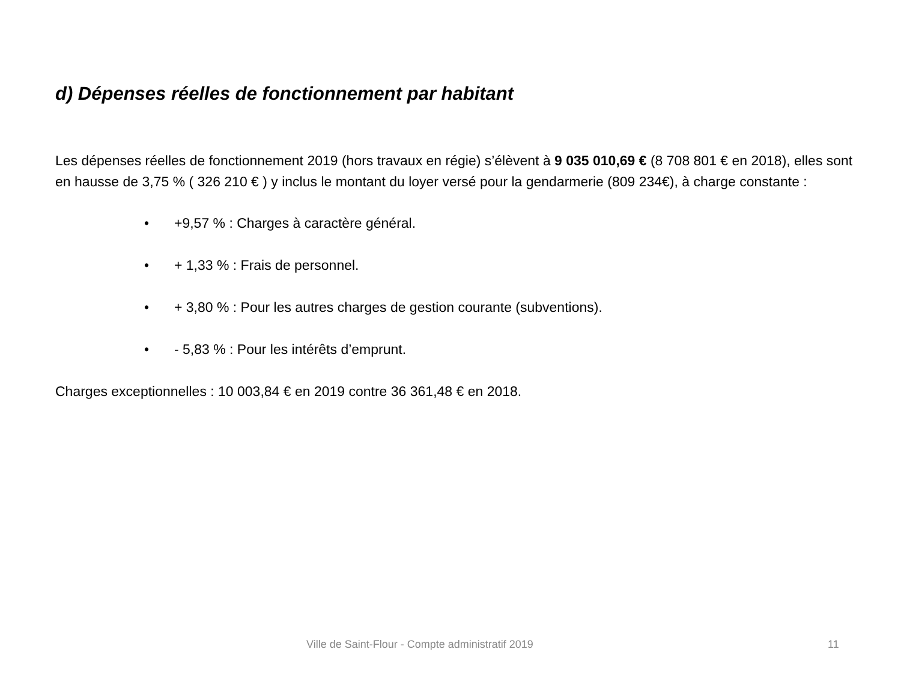d) Dépenses réelles de fonctionnement par habitant
Les dépenses réelles de fonctionnement 2019 (hors travaux en régie) s’élèvent à 9 035 010,69 € (8 708 801 € en 2018), elles sont en hausse de 3,75 % ( 326 210 € ) y inclus le montant du loyer versé pour la gendarmerie (809 234€), à charge constante :
• +9,57 % : Charges à caractère général.
• + 1,33 % : Frais de personnel.
• + 3,80 % : Pour les autres charges de gestion courante (subventions).
• - 5,83 % : Pour les intérêts d’emprunt.
Charges exceptionnelles : 10 003,84 € en 2019 contre 36 361,48 € en 2018.
Ville de Saint-Flour - Compte administratif 2019 11